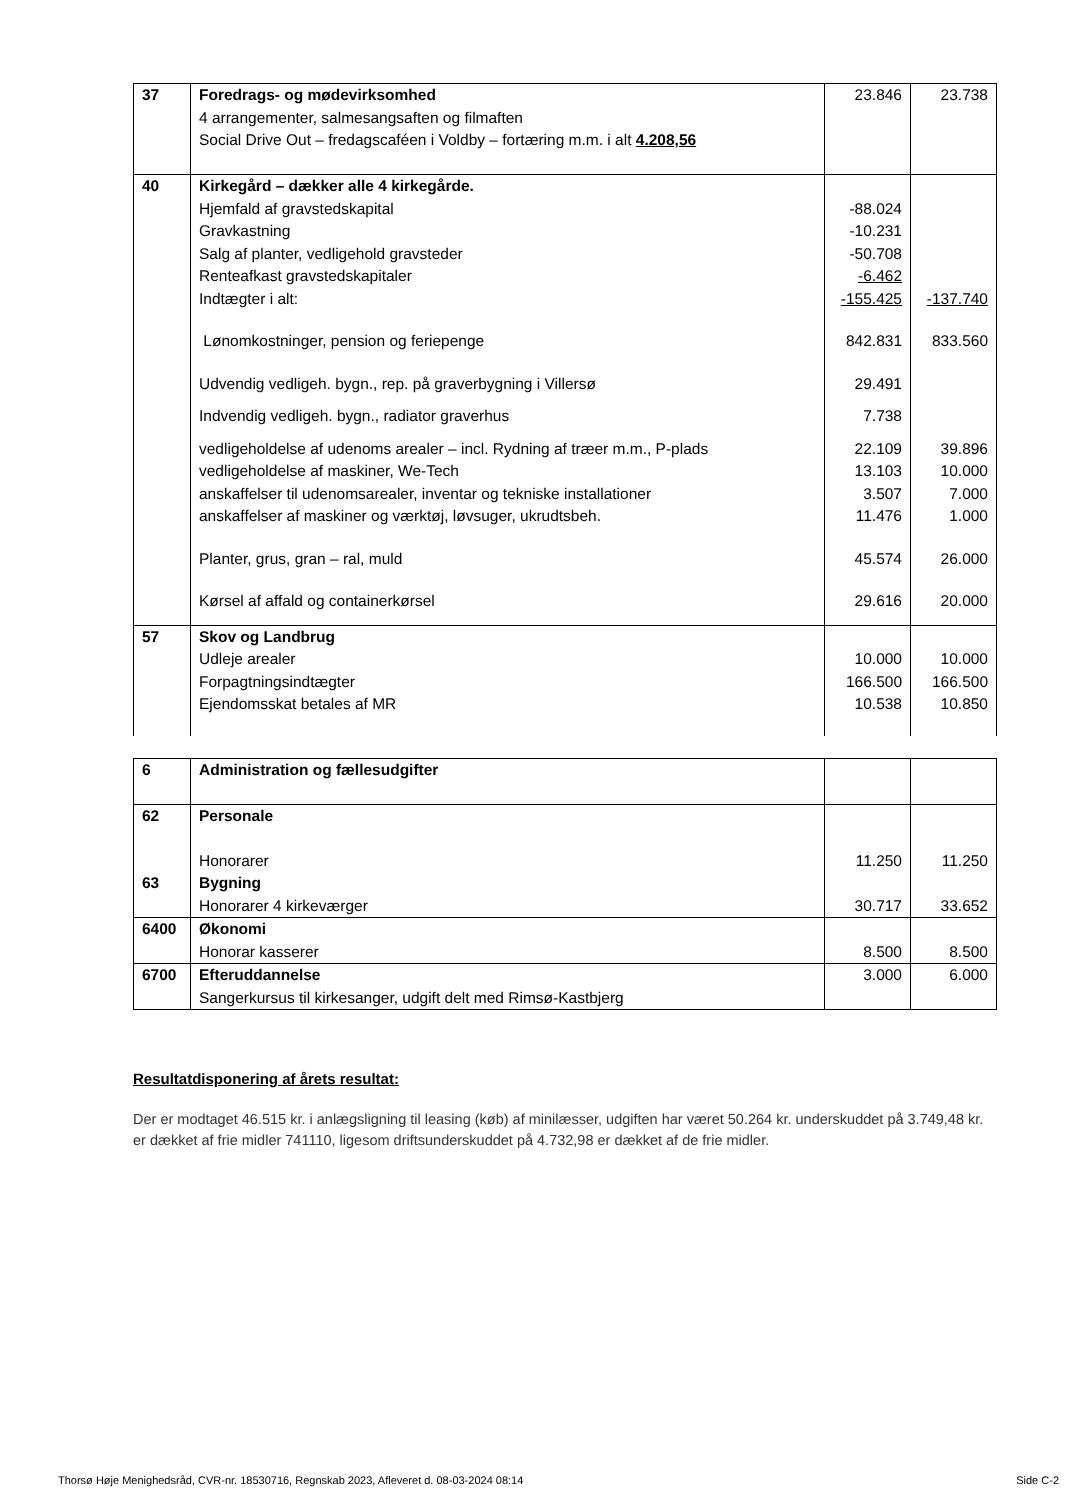| 37 | Foredrags- og mødevirksomhed 4 arrangementer, salmesangsaften og filmaften Social Drive Out – fredagscaféen i Voldby – fortæring m.m. i alt 4.208,56 | 23.846 | 23.738 |
| 40 | Kirkegård – dækker alle 4 kirkegårde. | | |
| | Hjemfald af gravstedskapital | -88.024 | |
| | Gravkastning | -10.231 | |
| | Salg af planter, vedligehold gravsteder | -50.708 | |
| | Renteafkast gravstedskapitaler | -6.462 | |
| | Indtægter i alt: | -155.425 | -137.740 |
| | Lønomkostninger, pension og feriepenge | 842.831 | 833.560 |
| | Udvendig vedligeh. bygn., rep. på graverbygning i Villersø | 29.491 | |
| | Indvendig vedligeh. bygn., radiator graverhus | 7.738 | |
| | vedligeholdelse af udenoms arealer – incl. Rydning af træer m.m., P-plads | 22.109 | 39.896 |
| | vedligeholdelse af maskiner, We-Tech | 13.103 | 10.000 |
| | anskaffelser til udenomsarealer, inventar og tekniske installationer | 3.507 | 7.000 |
| | anskaffelser af maskiner og værktøj, løvsuger, ukrudtsbeh. | 11.476 | 1.000 |
| | Planter, grus, gran – ral, muld | 45.574 | 26.000 |
| | Kørsel af affald og containerkørsel | 29.616 | 20.000 |
| 57 | Skov og Landbrug | | |
| | Udleje arealer | 10.000 | 10.000 |
| | Forpagtningsindtægter | 166.500 | 166.500 |
| | Ejendomsskat betales af MR | 10.538 | 10.850 |
| 6 | Administration og fællesudgifter | | |
| 62 | Personale Honorarer | 11.250 | 11.250 |
| 63 | Bygning Honorarer 4 kirkeværger | 30.717 | 33.652 |
| 6400 | Økonomi Honorar kasserer | 8.500 | 8.500 |
| 6700 | Efteruddannelse Sangerkursus til kirkesanger, udgift delt med Rimsø-Kastbjerg | 3.000 | 6.000 |
Resultatdisponering af årets resultat:
Der er modtaget 46.515 kr. i anlægsligning til leasing (køb) af minilæsser, udgiften har været 50.264 kr. underskuddet på 3.749,48 kr. er dækket af frie midler 741110, ligesom driftsunderskuddet på 4.732,98 er dækket af de frie midler.
Thorsø Høje Menighedsråd, CVR-nr. 18530716, Regnskab 2023, Afleveret d. 08-03-2024 08:14 Side C-2